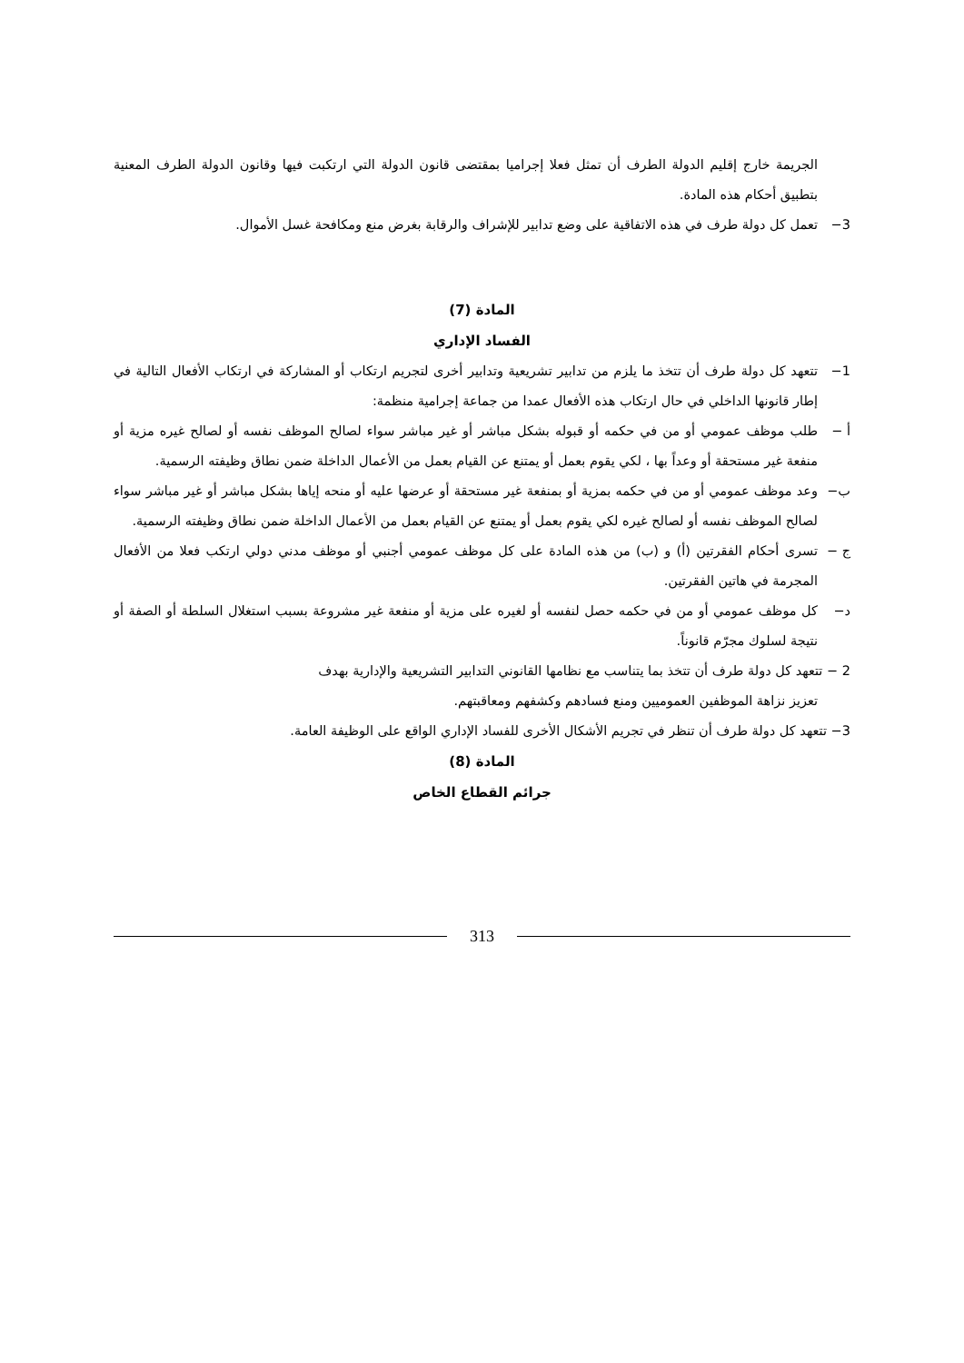الجريمة خارج إقليم الدولة الطرف أن تمثل فعلا إجراميا بمقتضى قانون الدولة التي ارتكبت فيها وقانون الدولة الطرف المعنية بتطبيق أحكام هذه المادة.
3− تعمل كل دولة طرف في هذه الاتفاقية على وضع تدابير للإشراف والرقابة بغرض منع ومكافحة غسل الأموال.
المادة (7)
الفساد الإداري
1− تتعهد كل دولة طرف أن تتخذ ما يلزم من تدابير تشريعية وتدابير أخرى لتجريم ارتكاب أو المشاركة في ارتكاب الأفعال التالية في إطار قانونها الداخلي في حال ارتكاب هذه الأفعال عمدا من جماعة إجرامية منظمة:
أ − طلب موظف عمومي أو من في حكمه أو قبوله بشكل مباشر أو غير مباشر سواء لصالح الموظف نفسه أو لصالح غيره مزية أو منفعة غير مستحقة أو وعداً بها ، لكي يقوم بعمل أو يمتنع عن القيام بعمل من الأعمال الداخلة ضمن نطاق وظيفته الرسمية.
ب− وعد موظف عمومي أو من في حكمه بمزية أو بمنفعة غير مستحقة أو عرضها عليه أو منحه إياها بشكل مباشر أو غير مباشر سواء لصالح الموظف نفسه أو لصالح غيره لكي يقوم بعمل أو يمتنع عن القيام بعمل من الأعمال الداخلة ضمن نطاق وظيفته الرسمية.
ج − تسرى أحكام الفقرتين (أ) و (ب) من هذه المادة على كل موظف عمومي أجنبي أو موظف مدني دولي ارتكب فعلا من الأفعال المجرمة في هاتين الفقرتين.
د− كل موظف عمومي أو من في حكمه حصل لنفسه أو لغيره على مزية أو منفعة غير مشروعة بسبب استغلال السلطة أو الصفة أو نتيجة لسلوك مجرّم قانوناً.
2 − تتعهد كل دولة طرف أن تتخذ بما يتناسب مع نظامها القانوني التدابير التشريعية والإدارية بهدف
تعزيز نزاهة الموظفين العموميين ومنع فسادهم وكشفهم ومعاقبتهم.
3− تتعهد كل دولة طرف أن تنظر في تجريم الأشكال الأخرى للفساد الإداري الواقع على الوظيفة العامة.
المادة (8)
جرائم القطاع الخاص
313